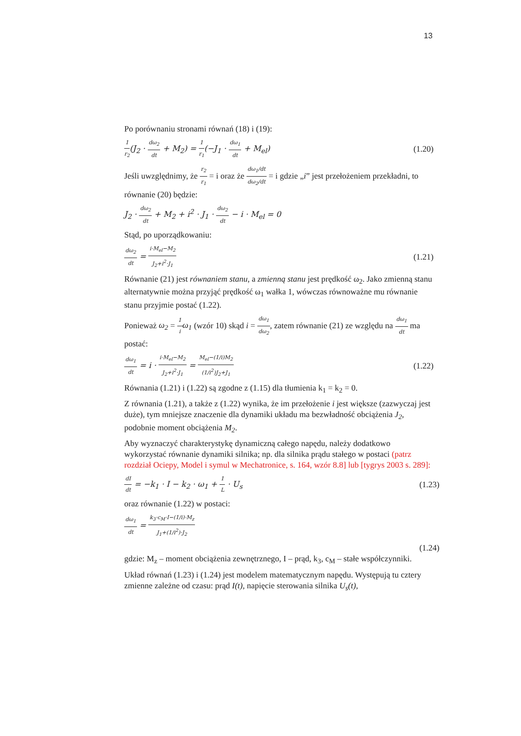13
Po porównaniu stronami równań (18) i (19):
1 r<sub>2</sub>(J<sub>2</sub> · dω<sub>2</sub> dt + M<sub>2</sub>) = 1 r<sub>1</sub>(−J<sub>1</sub> · dω<sub>1</sub> dt + M<sub>el</sub>)
(1.20)
Jeśli uwzględnimy, że r<sub>2</sub> r<sub>1</sub> = i oraz że dω<sub>1</sub>/dt dω<sub>2</sub>/dt = i gdzie „i” jest przełożeniem przekładni, to równanie (20) będzie:
J<sub>2</sub> · dω<sub>2</sub> dt + M<sub>2</sub> + i<sup>2</sup> · J<sub>1</sub> · dω<sub>2</sub> dt − i · M<sub>el</sub> = 0
Stąd, po uporządkowaniu:
dω<sub>2</sub> dt = i·M<sub>el</sub>−M<sub>2</sub> J<sub>2</sub>+i<sup>2</sup>·J<sub>1</sub>
(1.21)
Równanie (21) jest równaniem stanu, a zmienną stanu jest prędkość ω<sub>2</sub>. Jako zmienną stanu alternatywnie można przyjąć prędkość ω<sub>1</sub> wałka 1, wówczas równoważne mu równanie stanu przyjmie postać (1.22).
Ponieważ ω<sub>2</sub> = 1 i ω<sub>1</sub> (wzór 10) skąd i = dω<sub>1</sub> dω<sub>2</sub>, zatem równanie (21) ze względu na dω<sub>1</sub> dt ma postać:
dω<sub>1</sub> dt = i · i·M<sub>el</sub>−M<sub>2</sub> J<sub>2</sub>+i<sup>2</sup>·J<sub>1</sub> = M<sub>el</sub>−(1/i)M<sub>2</sub> (1/i<sup>2</sup>)J<sub>2</sub>+J<sub>1</sub>
(1.22)
Równania (1.21) i (1.22) są zgodne z (1.15) dla tłumienia k<sub>1</sub> = k<sub>2</sub> = 0.
Z równania (1.21), a także z (1.22) wynika, że im przełożenie i jest większe (zazwyczaj jest duże), tym mniejsze znaczenie dla dynamiki układu ma bezwładność obciążenia J<sub>2</sub>, podobnie moment obciążenia M<sub>2</sub>.
Aby wyznaczyć charakterystykę dynamiczną całego napędu, należy dodatkowo wykorzystać równanie dynamiki silnika; np. dla silnika prądu stałego w postaci (patrz rozdział Ociepy, Model i symul w Mechatronice, s. 164, wzór 8.8] lub [tygrys 2003 s. 289]:
dI dt = −k<sub>1</sub> · I − k<sub>2</sub> · ω<sub>1</sub> + 1 L · U<sub>s</sub>
(1.23)
oraz równanie (1.22) w postaci:
dω<sub>1</sub> dt = k<sub>3</sub>·c<sub>M</sub>·I−(1/i)·M<sub>z</sub> J<sub>1</sub>+(1/i<sup>2</sup>)·J<sub>2</sub>
(1.24)
gdzie: M<sub>z</sub> – moment obciążenia zewnętrznego, I – prąd, k<sub>3</sub>, c<sub>M</sub> – stałe współczynniki.
Układ równań (1.23) i (1.24) jest modelem matematycznym napędu. Występują tu cztery zmienne zależne od czasu: prąd I(t), napięcie sterowania silnika U<sub>s</sub>(t),